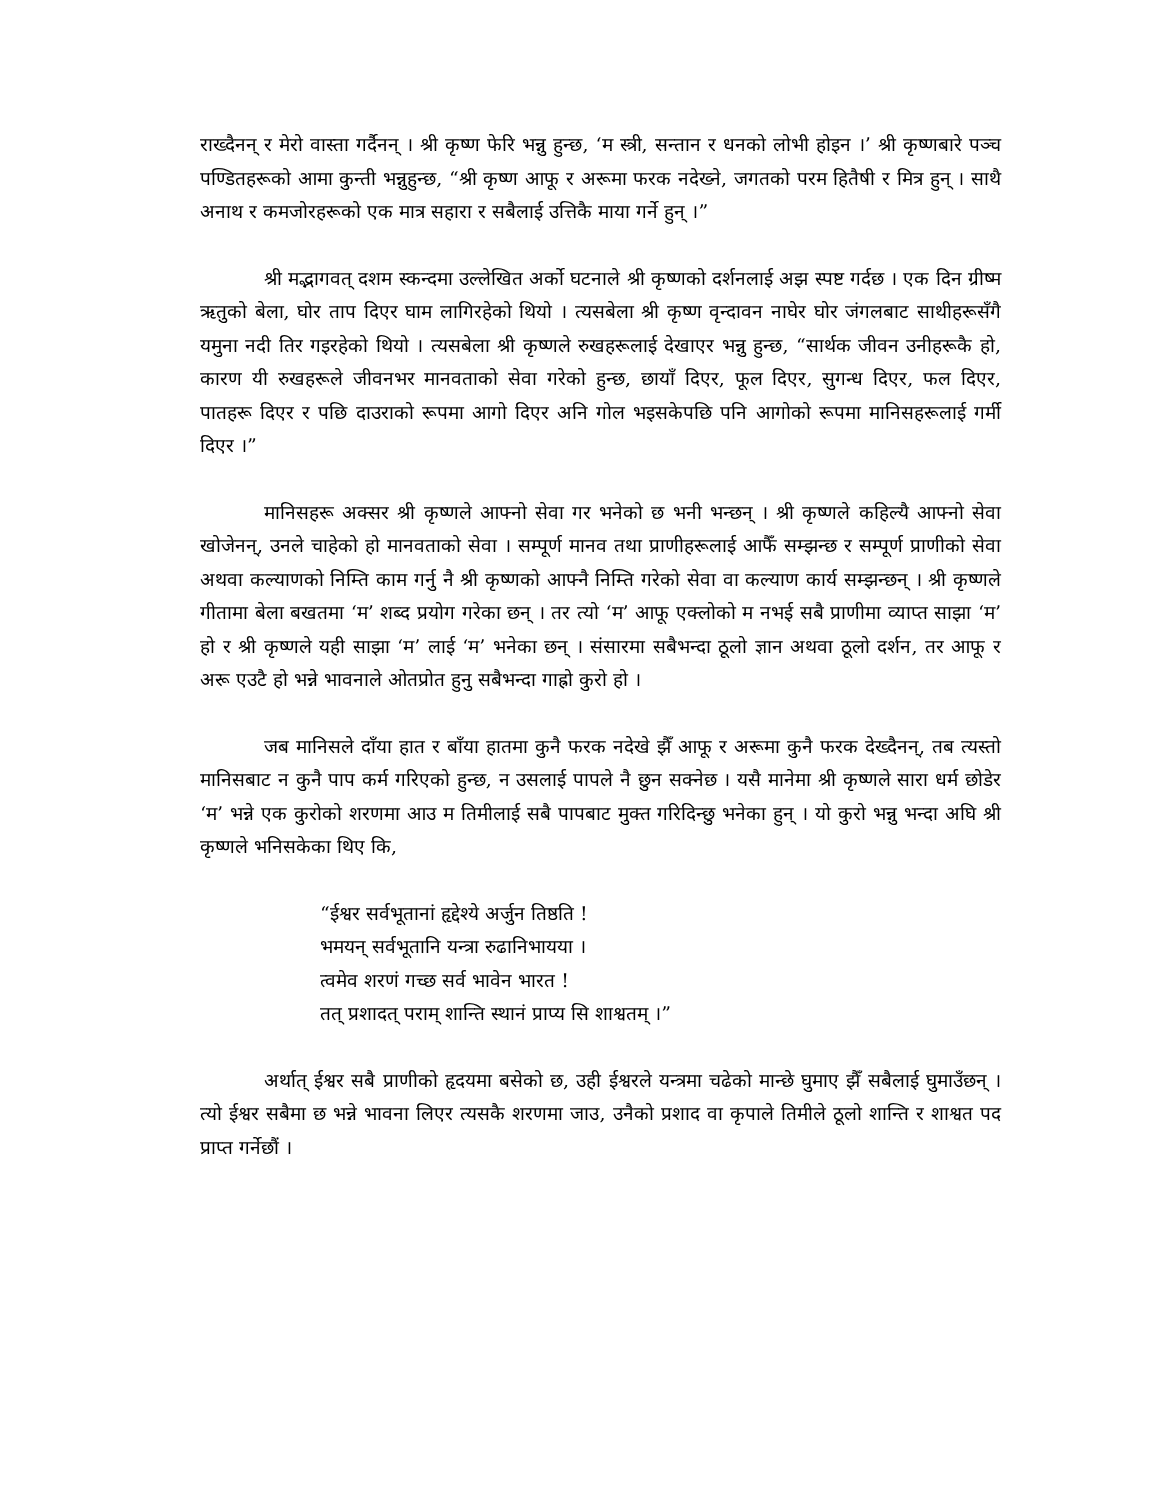राख्दैनन् र मेरो वास्ता गर्दैनन् । श्री कृष्ण फेरि भन्नु हुन्छ, ‘म स्त्री, सन्तान र धनको लोभी होइन ।’ श्री कृष्णबारे पञ्च पण्डितहरूको आमा कुन्ती भन्नुहुन्छ, “श्री कृष्ण आफू र अरूमा फरक नदेख्ने, जगतको परम हितैषी र मित्र हुन् । साथै अनाथ र कमजोरहरूको एक मात्र सहारा र सबैलाई उत्तिकै माया गर्ने हुन् ।”
श्री मद्भागवत् दशम स्कन्दमा उल्लेखित अर्को घटनाले श्री कृष्णको दर्शनलाई अझ स्पष्ट गर्दछ । एक दिन ग्रीष्म ऋतुको बेला, घोर ताप दिएर घाम लागिरहेको थियो । त्यसबेला श्री कृष्ण वृन्दावन नाघेर घोर जंगलबाट साथीहरूसँगै यमुना नदी तिर गइरहेको थियो । त्यसबेला श्री कृष्णले रुखहरूलाई देखाएर भन्नु हुन्छ, “सार्थक जीवन उनीहरूकै हो, कारण यी रुखहरूले जीवनभर मानवताको सेवा गरेको हुन्छ, छायाँ दिएर, फूल दिएर, सुगन्ध दिएर, फल दिएर, पातहरू दिएर र पछि दाउराको रूपमा आगो दिएर अनि गोल भइसकेपछि पनि आगोको रूपमा मानिसहरूलाई गर्मी दिएर ।”
मानिसहरू अक्सर श्री कृष्णले आफ्नो सेवा गर भनेको छ भनी भन्छन् । श्री कृष्णले कहिल्यै आफ्नो सेवा खोजेनन्, उनले चाहेको हो मानवताको सेवा । सम्पूर्ण मानव तथा प्राणीहरूलाई आफैँ सम्झन्छ र सम्पूर्ण प्राणीको सेवा अथवा कल्याणको निम्ति काम गर्नु नै श्री कृष्णको आफ्नै निम्ति गरेको सेवा वा कल्याण कार्य सम्झन्छन् । श्री कृष्णले गीतामा बेला बखतमा ‘म’ शब्द प्रयोग गरेका छन् । तर त्यो ‘म’ आफू एक्लोको म नभई सबै प्राणीमा व्याप्त साझा ‘म’ हो र श्री कृष्णले यही साझा ‘म’ लाई ‘म’ भनेका छन् । संसारमा सबैभन्दा ठूलो ज्ञान अथवा ठूलो दर्शन, तर आफू र अरू एउटै हो भन्ने भावनाले ओतप्रोत हुनु सबैभन्दा गाह्रो कुरो हो ।
जब मानिसले दाँया हात र बाँया हातमा कुनै फरक नदेखे झैँ आफू र अरूमा कुनै फरक देख्दैनन्, तब त्यस्तो मानिसबाट न कुनै पाप कर्म गरिएको हुन्छ, न उसलाई पापले नै छुन सक्नेछ । यसै मानेमा श्री कृष्णले सारा धर्म छोडेर ‘म’ भन्ने एक कुरोको शरणमा आउ म तिमीलाई सबै पापबाट मुक्त गरिदिन्छु भनेका हुन् । यो कुरो भन्नु भन्दा अघि श्री कृष्णले भनिसकेका थिए कि,
“ईश्वर सर्वभूतानां हृद्देश्ये अर्जुन तिष्ठति !
भमयन् सर्वभूतानि यन्त्रा रुढानिभायया ।
त्वमेव शरणं गच्छ सर्व भावेन भारत !
तत् प्रशादत् पराम् शान्ति स्थानं प्राप्य सि शाश्वतम् ।”
अर्थात् ईश्वर सबै प्राणीको हृदयमा बसेको छ, उही ईश्वरले यन्त्रमा चढेको मान्छे घुमाए झैँ सबैलाई घुमाउँछन् । त्यो ईश्वर सबैमा छ भन्ने भावना लिएर त्यसकै शरणमा जाउ, उनैको प्रशाद वा कृपाले तिमीले ठूलो शान्ति र शाश्वत पद प्राप्त गर्नेछौं ।